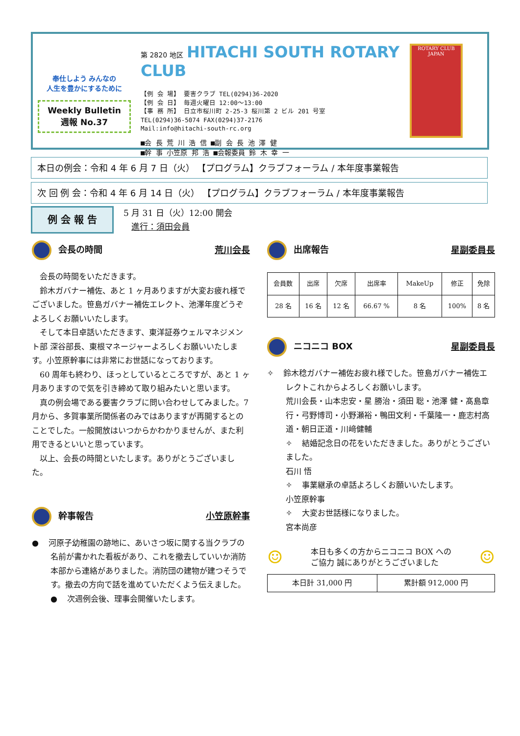奉仕しよう みんなの
人生を豊かにするために
Weekly Bulletin
週報 No.37
第 2820 地区 HITACHI SOUTH ROTARY CLUB
【例 会 場】 要害クラブ TEL(0294)36-2020
【例 会 日】 毎週火曜日 12:00～13:00
【事 務 所】 日立市桜川町 2-25-3 桜川第 2 ビル 201 号室
TEL(0294)36-5074 FAX(0294)37-2176
Mail:info@hitachi-south-rc.org
■会 長 荒 川 浩 信 ■副 会 長 池 澤 健
■幹 事 小笠原 邦 浩 ■会報委員 鈴 木 幸 一
ROTARY CLUB
JAPAN
本日の例会：令和 4 年 6 月 7 日（火） 【プログラム】クラブフォーラム / 本年度事業報告
次 回 例 会：令和 4 年 6 月 14 日（火） 【プログラム】クラブフォーラム / 本年度事業報告
例 会 報 告
5 月 31 日（火）12:00 開会
進行：須田会員
会長の時間 荒川会長
会長の時間をいただきます。
鈴木ガバナー補佐、あと 1 ヶ月ありますが大変お疲れ様でございました。笹島ガバナー補佐エレクト、池澤年度どうぞよろしくお願いいたします。
そして本日卓話いただきます、東洋証券ウェルマネジメント部 深谷部長、東根マネージャーよろしくお願いいたします。小笠原幹事には非常にお世話になっております。
60 周年も終わり、ほっとしているところですが、あと 1 ヶ月ありますので気を引き締めて取り組みたいと思います。
真の例会場である要害クラブに問い合わせしてみました。7 月から、多賀事業所関係者のみではありますが再開するとのことでした。一般開放はいつからかわかりませんが、また利用できるといいと思っています。
以上、会長の時間といたします。ありがとうございました。
幹事報告 小笠原幹事
● 河原子幼稚園の跡地に、あいさつ坂に関する当クラブの名前が書かれた看板があり、これを撤去していいか消防本部から連絡がありました。消防団の建物が建つそうです。撤去の方向で話を進めていただくよう伝えました。
● 次週例会後、理事会開催いたします。
出席報告 星副委員長
| 会員数 | 出席 | 欠席 | 出席率 | MakeUp | 修正 | 免除 |
| 28 名 | 16 名 | 12 名 | 66.67 % | 8 名 | 100% | 8 名 |
ニコニコ BOX 星副委員長
✧ 鈴木稔ガバナー補佐お疲れ様でした。笹島ガバナー補佐エレクトこれからよろしくお願いします。
荒川会長・山本忠安・星 勝治・須田 聡・池澤 健・髙島章行・弓野博司・小野瀬裕・鴨田文利・千葉隆一・鹿志村高道・朝日正道・川﨑健輔
✧ 結婚記念日の花をいただきました。ありがとうございました。
石川 悟
✧ 事業継承の卓話よろしくお願いいたします。
小笠原幹事
✧ 大変お世話様になりました。
宮本尚彦
☺ 本日も多くの方からニコニコ BOX への
ご協力 誠にありがとうございました ☺
| 本日計 31,000 円 | 累計額 912,000 円 |